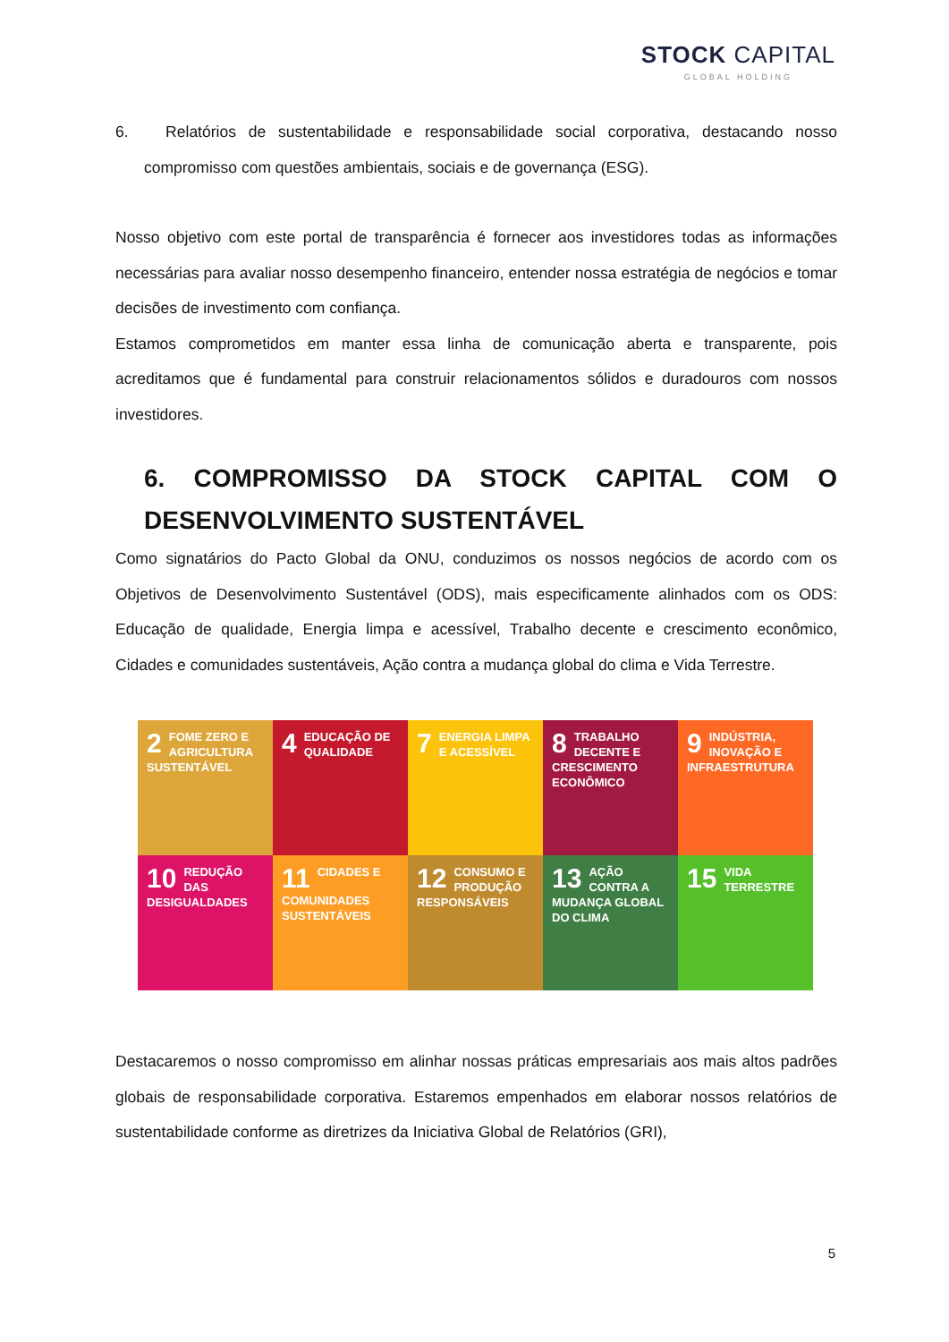STOCK CAPITAL
GLOBAL HOLDING
6. Relatórios de sustentabilidade e responsabilidade social corporativa, destacando nosso compromisso com questões ambientais, sociais e de governança (ESG).
Nosso objetivo com este portal de transparência é fornecer aos investidores todas as informações necessárias para avaliar nosso desempenho financeiro, entender nossa estratégia de negócios e tomar decisões de investimento com confiança.
Estamos comprometidos em manter essa linha de comunicação aberta e transparente, pois acreditamos que é fundamental para construir relacionamentos sólidos e duradouros com nossos investidores.
6. COMPROMISSO DA STOCK CAPITAL COM O DESENVOLVIMENTO SUSTENTÁVEL
Como signatários do Pacto Global da ONU, conduzimos os nossos negócios de acordo com os Objetivos de Desenvolvimento Sustentável (ODS), mais especificamente alinhados com os ODS: Educação de qualidade, Energia limpa e acessível, Trabalho decente e crescimento econômico, Cidades e comunidades sustentáveis, Ação contra a mudança global do clima e Vida Terrestre.
2 FOME ZERO E AGRICULTURA SUSTENTÁVEL
4 EDUCAÇÃO DE QUALIDADE
7 ENERGIA LIMPA E ACESSÍVEL
8 TRABALHO DECENTE E CRESCIMENTO ECONÔMICO
9 INDÚSTRIA, INOVAÇÃO E INFRAESTRUTURA
10 REDUÇÃO DAS DESIGUALDADES
11 CIDADES E COMUNIDADES SUSTENTÁVEIS
12 CONSUMO E PRODUÇÃO RESPONSÁVEIS
13 AÇÃO CONTRA A MUDANÇA GLOBAL DO CLIMA
15 VIDA TERRESTRE
Destacaremos o nosso compromisso em alinhar nossas práticas empresariais aos mais altos padrões globais de responsabilidade corporativa. Estaremos empenhados em elaborar nossos relatórios de sustentabilidade conforme as diretrizes da Iniciativa Global de Relatórios (GRI),
5